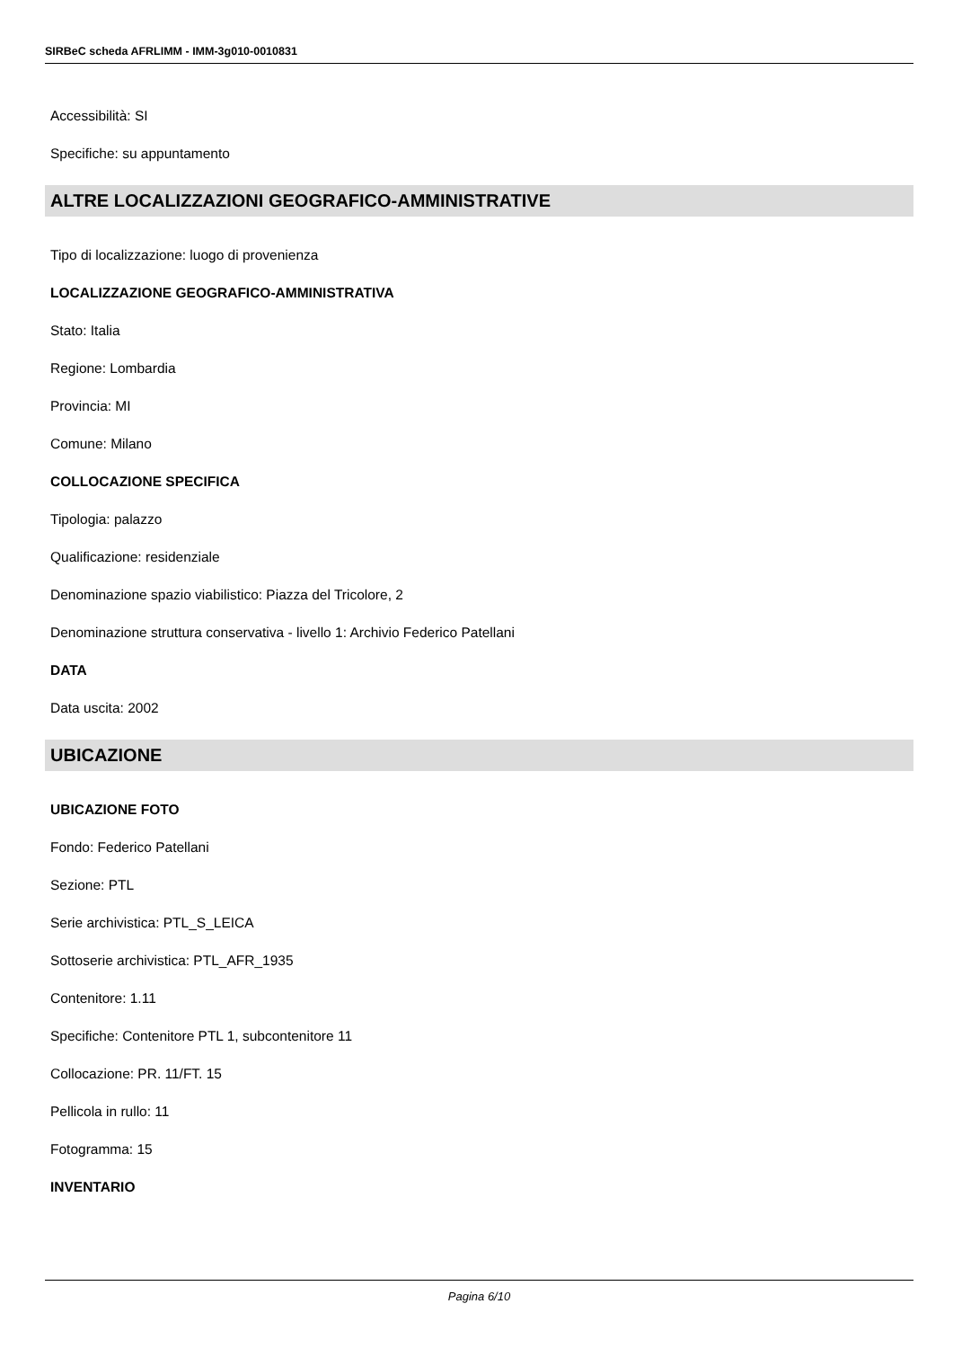SIRBeC scheda AFRLIMM - IMM-3g010-0010831
Accessibilità: SI
Specifiche: su appuntamento
ALTRE LOCALIZZAZIONI GEOGRAFICO-AMMINISTRATIVE
Tipo di localizzazione: luogo di provenienza
LOCALIZZAZIONE GEOGRAFICO-AMMINISTRATIVA
Stato: Italia
Regione: Lombardia
Provincia: MI
Comune: Milano
COLLOCAZIONE SPECIFICA
Tipologia: palazzo
Qualificazione: residenziale
Denominazione spazio viabilistico: Piazza del Tricolore, 2
Denominazione struttura conservativa - livello 1: Archivio Federico Patellani
DATA
Data uscita: 2002
UBICAZIONE
UBICAZIONE FOTO
Fondo: Federico Patellani
Sezione: PTL
Serie archivistica: PTL_S_LEICA
Sottoserie archivistica: PTL_AFR_1935
Contenitore: 1.11
Specifiche: Contenitore PTL 1, subcontenitore 11
Collocazione: PR. 11/FT. 15
Pellicola in rullo: 11
Fotogramma: 15
INVENTARIO
Pagina 6/10